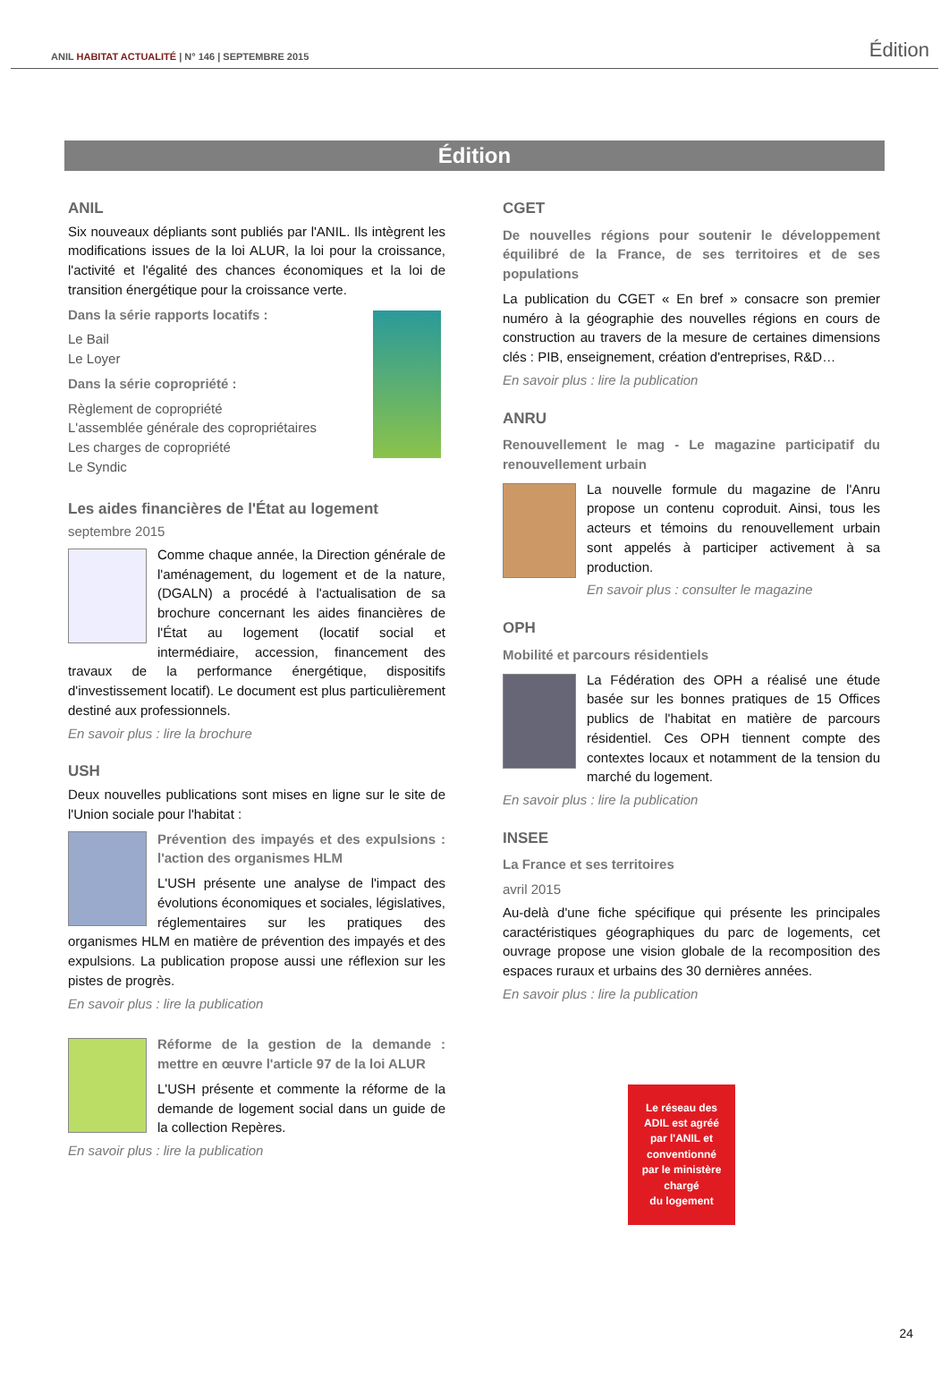ANIL HABITAT ACTUALITÉ | N° 146 | SEPTEMBRE 2015 Édition
Édition
ANIL
Six nouveaux dépliants sont publiés par l'ANIL. Ils intègrent les modifications issues de la loi ALUR, la loi pour la croissance, l'activité et l'égalité des chances économiques et la loi de transition énergétique pour la croissance verte.
Dans la série rapports locatifs :
Le Bail
Le Loyer
Dans la série copropriété :
Règlement de copropriété
L'assemblée générale des copropriétaires
Les charges de copropriété
Le Syndic
Les aides financières de l'État au logement
septembre 2015
Comme chaque année, la Direction générale de l'aménagement, du logement et de la nature, (DGALN) a procédé à l'actualisation de sa brochure concernant les aides financières de l'État au logement (locatif social et intermédiaire, accession, financement des travaux de la performance énergétique, dispositifs d'investissement locatif). Le document est plus particulièrement destiné aux professionnels.
En savoir plus : lire la brochure
USH
Deux nouvelles publications sont mises en ligne sur le site de l'Union sociale pour l'habitat :
Prévention des impayés et des expulsions : l'action des organismes HLM
L'USH présente une analyse de l'impact des évolutions économiques et sociales, législatives, réglementaires sur les pratiques des organismes HLM en matière de prévention des impayés et des expulsions. La publication propose aussi une réflexion sur les pistes de progrès.
En savoir plus : lire la publication
Réforme de la gestion de la demande : mettre en œuvre l'article 97 de la loi ALUR
L'USH présente et commente la réforme de la demande de logement social dans un guide de la collection Repères.
En savoir plus : lire la publication
CGET
De nouvelles régions pour soutenir le développement équilibré de la France, de ses territoires et de ses populations
La publication du CGET « En bref » consacre son premier numéro à la géographie des nouvelles régions en cours de construction au travers de la mesure de certaines dimensions clés : PIB, enseignement, création d'entreprises, R&D…
En savoir plus : lire la publication
ANRU
Renouvellement le mag - Le magazine participatif du renouvellement urbain
La nouvelle formule du magazine de l'Anru propose un contenu coproduit. Ainsi, tous les acteurs et témoins du renouvellement urbain sont appelés à participer activement à sa production.
En savoir plus : consulter le magazine
OPH
Mobilité et parcours résidentiels
La Fédération des OPH a réalisé une étude basée sur les bonnes pratiques de 15 Offices publics de l'habitat en matière de parcours résidentiel. Ces OPH tiennent compte des contextes locaux et notamment de la tension du marché du logement.
En savoir plus : lire la publication
INSEE
La France et ses territoires
avril 2015
Au-delà d'une fiche spécifique qui présente les principales caractéristiques géographiques du parc de logements, cet ouvrage propose une vision globale de la recomposition des espaces ruraux et urbains des 30 dernières années.
En savoir plus : lire la publication
Le réseau des
ADIL est agréé
par l'ANIL et
conventionné
par le ministère
chargé
du logement
24